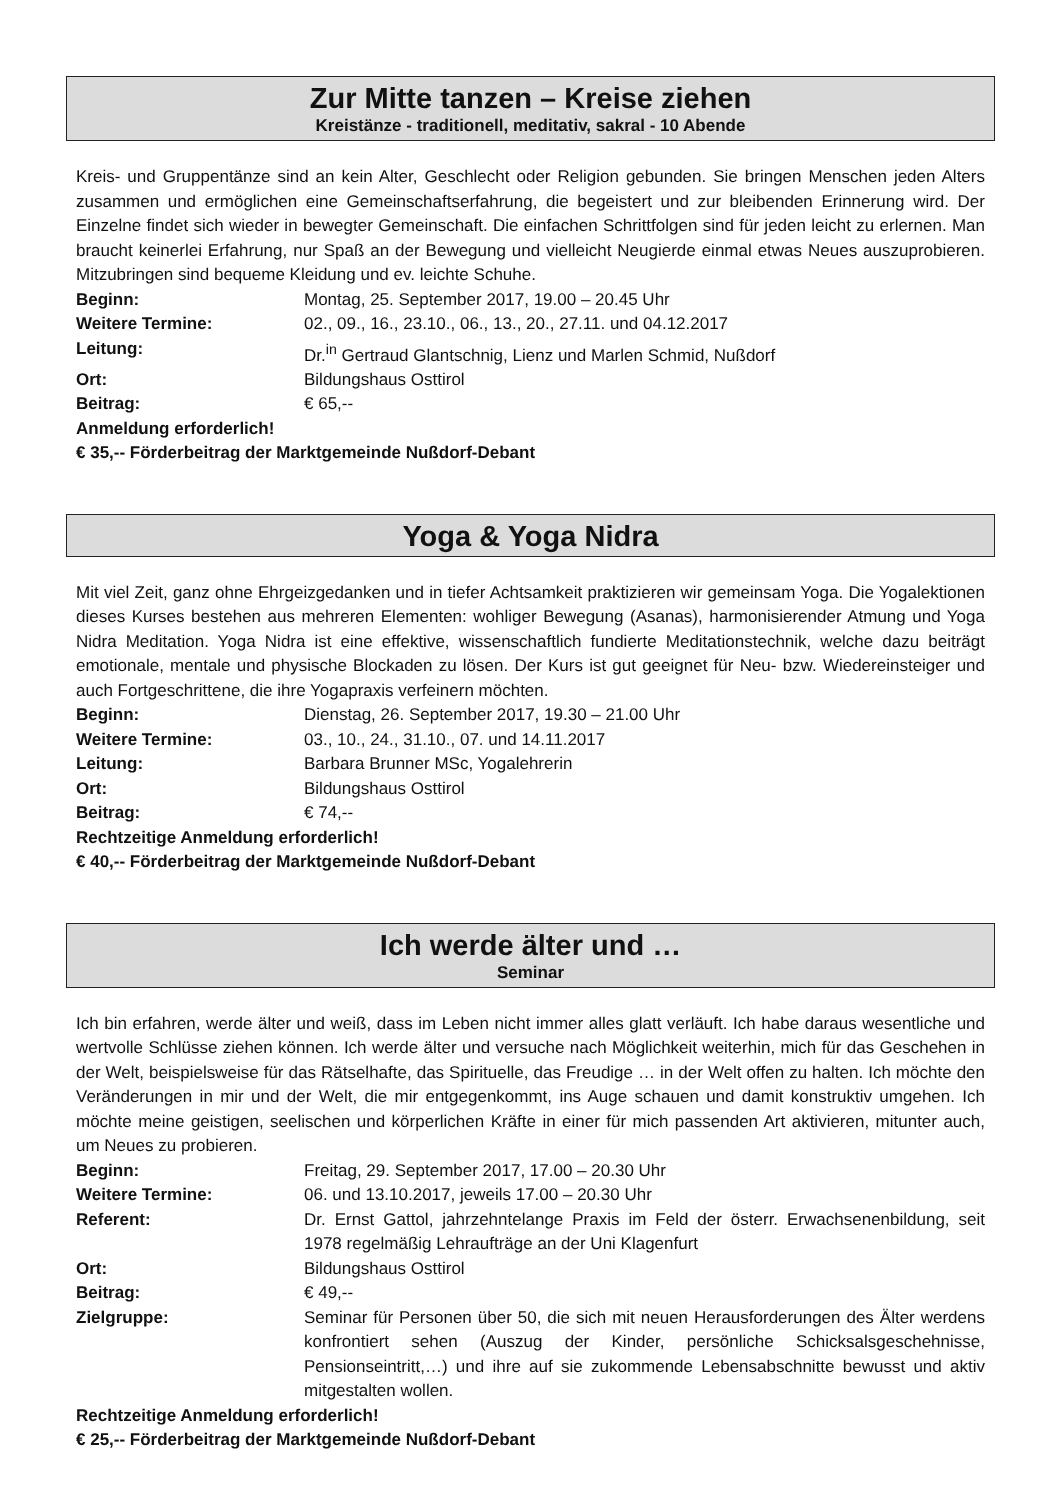Zur Mitte tanzen – Kreise ziehen
Kreistänze - traditionell, meditativ, sakral - 10 Abende
Kreis- und Gruppentänze sind an kein Alter, Geschlecht oder Religion gebunden. Sie bringen Menschen jeden Alters zusammen und ermöglichen eine Gemeinschaftserfahrung, die begeistert und zur bleibenden Erinnerung wird. Der Einzelne findet sich wieder in bewegter Gemeinschaft. Die einfachen Schrittfolgen sind für jeden leicht zu erlernen. Man braucht keinerlei Erfahrung, nur Spaß an der Bewegung und vielleicht Neugierde einmal etwas Neues auszuprobieren. Mitzubringen sind bequeme Kleidung und ev. leichte Schuhe.
Beginn: Montag, 25. September 2017, 19.00 – 20.45 Uhr
Weitere Termine: 02., 09., 16., 23.10., 06., 13., 20., 27.11. und 04.12.2017
Leitung: Dr.<sup>in</sup> Gertraud Glantschnig, Lienz und Marlen Schmid, Nußdorf
Ort: Bildungshaus Osttirol
Beitrag: € 65,--
Anmeldung erforderlich!
€ 35,-- Förderbeitrag der Marktgemeinde Nußdorf-Debant
Yoga & Yoga Nidra
Mit viel Zeit, ganz ohne Ehrgeizgedanken und in tiefer Achtsamkeit praktizieren wir gemeinsam Yoga. Die Yogalektionen dieses Kurses bestehen aus mehreren Elementen: wohliger Bewegung (Asanas), harmonisierender Atmung und Yoga Nidra Meditation. Yoga Nidra ist eine effektive, wissenschaftlich fundierte Meditationstechnik, welche dazu beiträgt emotionale, mentale und physische Blockaden zu lösen. Der Kurs ist gut geeignet für Neu- bzw. Wiedereinsteiger und auch Fortgeschrittene, die ihre Yogapraxis verfeinern möchten.
Beginn: Dienstag, 26. September 2017, 19.30 – 21.00 Uhr
Weitere Termine: 03., 10., 24., 31.10., 07. und 14.11.2017
Leitung: Barbara Brunner MSc, Yogalehrerin
Ort: Bildungshaus Osttirol
Beitrag: € 74,--
Rechtzeitige Anmeldung erforderlich!
€ 40,-- Förderbeitrag der Marktgemeinde Nußdorf-Debant
Ich werde älter und …
Seminar
Ich bin erfahren, werde älter und weiß, dass im Leben nicht immer alles glatt verläuft. Ich habe daraus wesentliche und wertvolle Schlüsse ziehen können. Ich werde älter und versuche nach Möglichkeit weiterhin, mich für das Geschehen in der Welt, beispielsweise für das Rätselhafte, das Spirituelle, das Freudige … in der Welt offen zu halten. Ich möchte den Veränderungen in mir und der Welt, die mir entgegenkommt, ins Auge schauen und damit konstruktiv umgehen. Ich möchte meine geistigen, seelischen und körperlichen Kräfte in einer für mich passenden Art aktivieren, mitunter auch, um Neues zu probieren.
Beginn: Freitag, 29. September 2017, 17.00 – 20.30 Uhr
Weitere Termine: 06. und 13.10.2017, jeweils 17.00 – 20.30 Uhr
Referent: Dr. Ernst Gattol, jahrzehntelange Praxis im Feld der österr. Erwachsenenbildung, seit 1978 regelmäßig Lehraufträge an der Uni Klagenfurt
Ort: Bildungshaus Osttirol
Beitrag: € 49,--
Zielgruppe: Seminar für Personen über 50, die sich mit neuen Herausforderungen des Älter werdens konfrontiert sehen (Auszug der Kinder, persönliche Schicksalsgeschehnisse, Pensionseintritt,…) und ihre auf sie zukommende Lebensabschnitte bewusst und aktiv mitgestalten wollen.
Rechtzeitige Anmeldung erforderlich!
€ 25,-- Förderbeitrag der Marktgemeinde Nußdorf-Debant